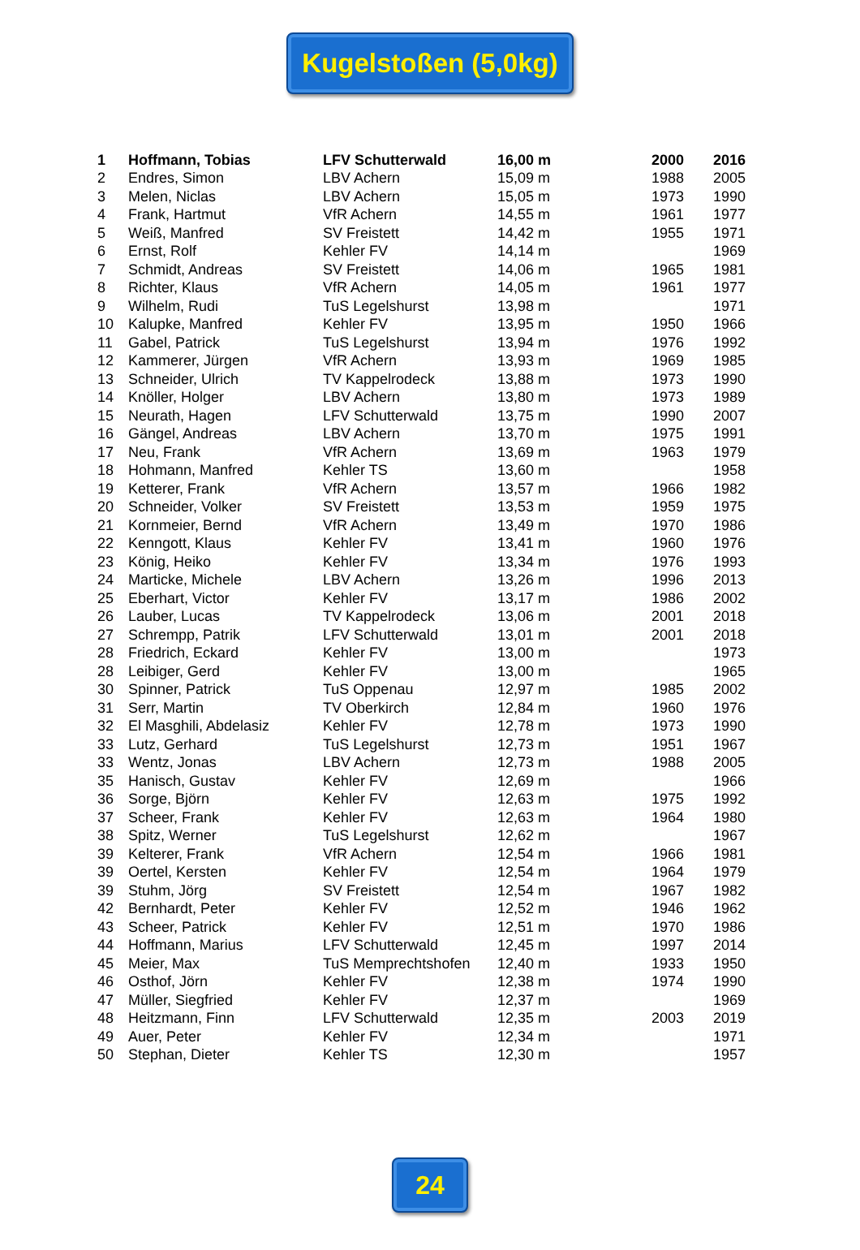Kugelstoßen (5,0kg)
| 1 | Hoffmann, Tobias | LFV Schutterwald | 16,00 m | 2000 | 2016 |
| 2 | Endres, Simon | LBV Achern | 15,09 m | 1988 | 2005 |
| 3 | Melen, Niclas | LBV Achern | 15,05 m | 1973 | 1990 |
| 4 | Frank, Hartmut | VfR Achern | 14,55 m | 1961 | 1977 |
| 5 | Weiß, Manfred | SV Freistett | 14,42 m | 1955 | 1971 |
| 6 | Ernst, Rolf | Kehler FV | 14,14 m | | 1969 |
| 7 | Schmidt, Andreas | SV Freistett | 14,06 m | 1965 | 1981 |
| 8 | Richter, Klaus | VfR Achern | 14,05 m | 1961 | 1977 |
| 9 | Wilhelm, Rudi | TuS Legelshurst | 13,98 m | | 1971 |
| 10 | Kalupke, Manfred | Kehler FV | 13,95 m | 1950 | 1966 |
| 11 | Gabel, Patrick | TuS Legelshurst | 13,94 m | 1976 | 1992 |
| 12 | Kammerer, Jürgen | VfR Achern | 13,93 m | 1969 | 1985 |
| 13 | Schneider, Ulrich | TV Kappelrodeck | 13,88 m | 1973 | 1990 |
| 14 | Knöller, Holger | LBV Achern | 13,80 m | 1973 | 1989 |
| 15 | Neurath, Hagen | LFV Schutterwald | 13,75 m | 1990 | 2007 |
| 16 | Gängel, Andreas | LBV Achern | 13,70 m | 1975 | 1991 |
| 17 | Neu, Frank | VfR Achern | 13,69 m | 1963 | 1979 |
| 18 | Hohmann, Manfred | Kehler TS | 13,60 m | | 1958 |
| 19 | Ketterer, Frank | VfR Achern | 13,57 m | 1966 | 1982 |
| 20 | Schneider, Volker | SV Freistett | 13,53 m | 1959 | 1975 |
| 21 | Kornmeier, Bernd | VfR Achern | 13,49 m | 1970 | 1986 |
| 22 | Kenngott, Klaus | Kehler FV | 13,41 m | 1960 | 1976 |
| 23 | König, Heiko | Kehler FV | 13,34 m | 1976 | 1993 |
| 24 | Marticke, Michele | LBV Achern | 13,26 m | 1996 | 2013 |
| 25 | Eberhart, Victor | Kehler FV | 13,17 m | 1986 | 2002 |
| 26 | Lauber, Lucas | TV Kappelrodeck | 13,06 m | 2001 | 2018 |
| 27 | Schrempp, Patrik | LFV Schutterwald | 13,01 m | 2001 | 2018 |
| 28 | Friedrich, Eckard | Kehler FV | 13,00 m | | 1973 |
| 28 | Leibiger, Gerd | Kehler FV | 13,00 m | | 1965 |
| 30 | Spinner, Patrick | TuS Oppenau | 12,97 m | 1985 | 2002 |
| 31 | Serr, Martin | TV Oberkirch | 12,84 m | 1960 | 1976 |
| 32 | El Masghili, Abdelasiz | Kehler FV | 12,78 m | 1973 | 1990 |
| 33 | Lutz, Gerhard | TuS Legelshurst | 12,73 m | 1951 | 1967 |
| 33 | Wentz, Jonas | LBV Achern | 12,73 m | 1988 | 2005 |
| 35 | Hanisch, Gustav | Kehler FV | 12,69 m | | 1966 |
| 36 | Sorge, Björn | Kehler FV | 12,63 m | 1975 | 1992 |
| 37 | Scheer, Frank | Kehler FV | 12,63 m | 1964 | 1980 |
| 38 | Spitz, Werner | TuS Legelshurst | 12,62 m | | 1967 |
| 39 | Kelterer, Frank | VfR Achern | 12,54 m | 1966 | 1981 |
| 39 | Oertel, Kersten | Kehler FV | 12,54 m | 1964 | 1979 |
| 39 | Stuhm, Jörg | SV Freistett | 12,54 m | 1967 | 1982 |
| 42 | Bernhardt, Peter | Kehler FV | 12,52 m | 1946 | 1962 |
| 43 | Scheer, Patrick | Kehler FV | 12,51 m | 1970 | 1986 |
| 44 | Hoffmann, Marius | LFV Schutterwald | 12,45 m | 1997 | 2014 |
| 45 | Meier, Max | TuS Memprechtshofen | 12,40 m | 1933 | 1950 |
| 46 | Osthof, Jörn | Kehler FV | 12,38 m | 1974 | 1990 |
| 47 | Müller, Siegfried | Kehler FV | 12,37 m | | 1969 |
| 48 | Heitzmann, Finn | LFV Schutterwald | 12,35 m | 2003 | 2019 |
| 49 | Auer, Peter | Kehler FV | 12,34 m | | 1971 |
| 50 | Stephan, Dieter | Kehler TS | 12,30 m | | 1957 |
24